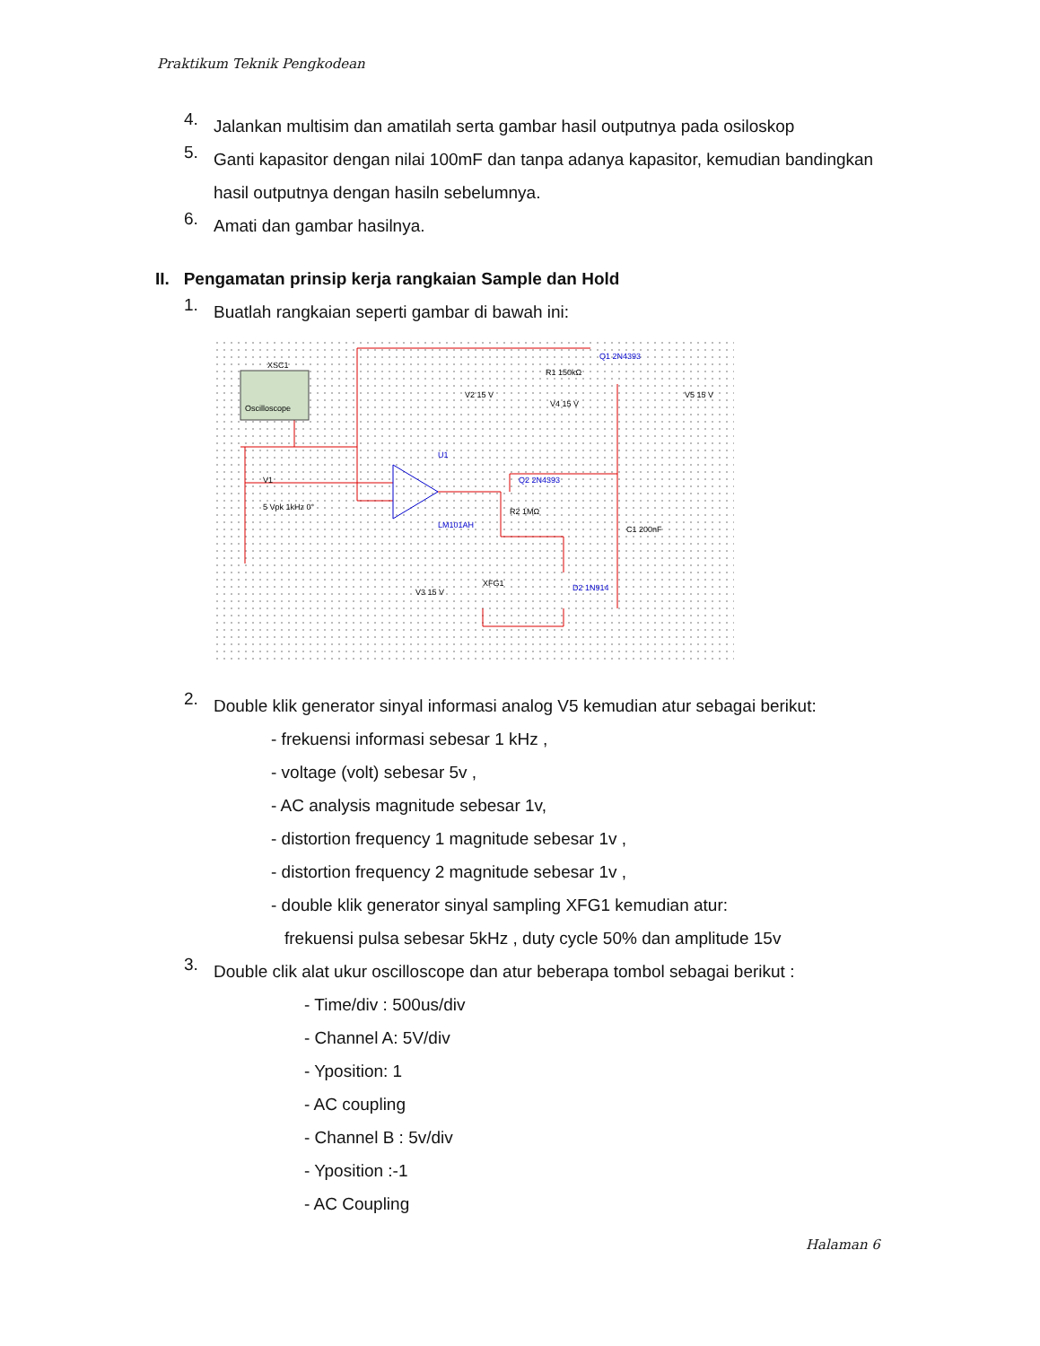Praktikum Teknik Pengkodean
4.
Jalankan multisim dan amatilah serta gambar hasil outputnya pada osiloskop
5.
Ganti kapasitor dengan nilai 100mF dan tanpa adanya kapasitor, kemudian bandingkan hasil outputnya dengan hasiln sebelumnya.
6.
Amati dan gambar hasilnya.
II. Pengamatan prinsip kerja rangkaian Sample dan Hold
1.
Buatlah rangkaian seperti gambar di bawah ini:
Q1 2N4393
U1
LM101AH
Q2 2N4393
D2 1N914
XSC1
Oscilloscope
V1
5 Vpk 1kHz 0°
V2 15 V
R1 150kΩ
V4 15 V
V5 15 V
R2 1MΩ
C1 200nF
V3 15 V
XFG1
2.
Double klik generator sinyal informasi analog V5 kemudian atur sebagai berikut:
- frekuensi informasi sebesar 1 kHz ,
- voltage (volt) sebesar 5v ,
- AC analysis magnitude sebesar 1v,
- distortion frequency 1 magnitude sebesar 1v ,
- distortion frequency 2 magnitude sebesar 1v ,
- double klik generator sinyal sampling XFG1 kemudian atur:
frekuensi pulsa sebesar 5kHz , duty cycle 50% dan amplitude 15v
3.
Double clik alat ukur oscilloscope dan atur beberapa tombol sebagai berikut :
- Time/div : 500us/div
- Channel A: 5V/div
- Yposition: 1
- AC coupling
- Channel B : 5v/div
- Yposition :-1
- AC Coupling
Halaman 6